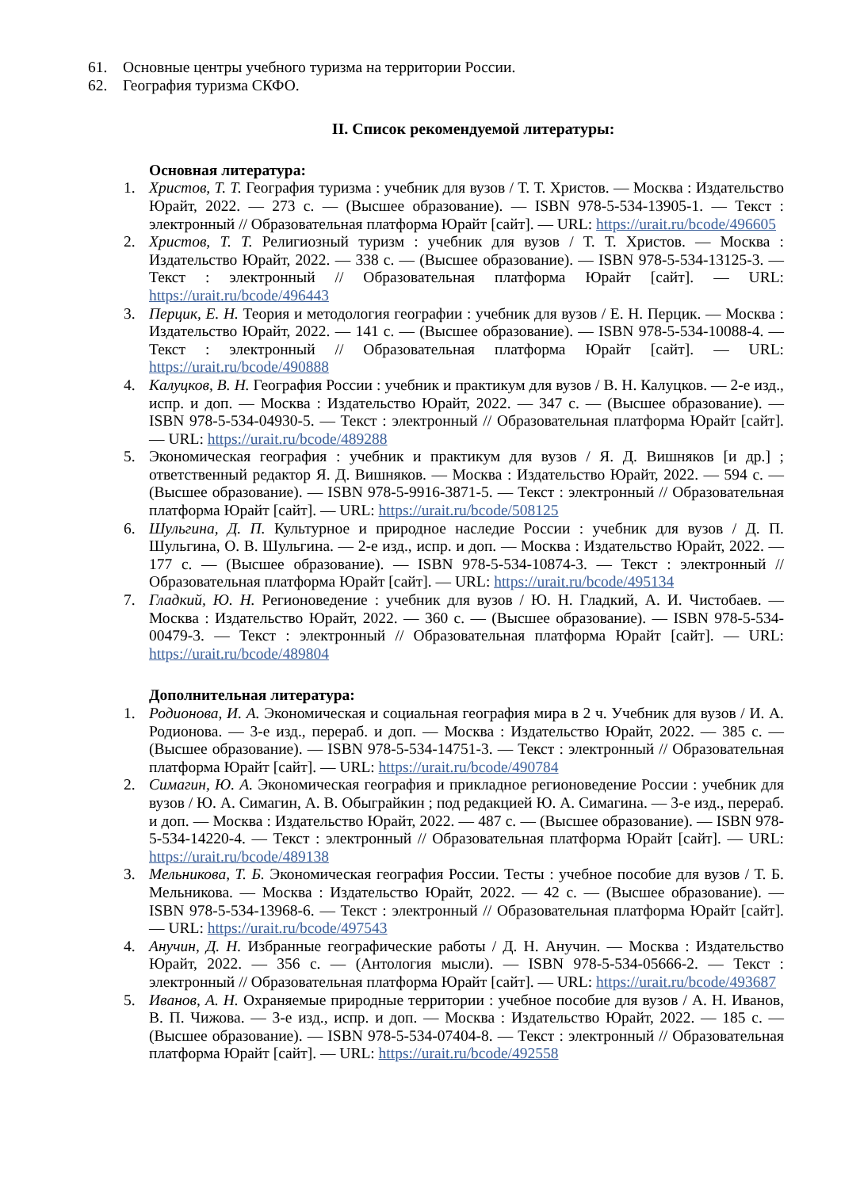61. Основные центры учебного туризма на территории России.
62. География туризма СКФО.
II. Список рекомендуемой литературы:
Основная литература:
1. Христов, Т. Т. География туризма : учебник для вузов / Т. Т. Христов. — Москва : Издательство Юрайт, 2022. — 273 с. — (Высшее образование). — ISBN 978-5-534-13905-1. — Текст : электронный // Образовательная платформа Юрайт [сайт]. — URL: https://urait.ru/bcode/496605
2. Христов, Т. Т. Религиозный туризм : учебник для вузов / Т. Т. Христов. — Москва : Издательство Юрайт, 2022. — 338 с. — (Высшее образование). — ISBN 978-5-534-13125-3. — Текст : электронный // Образовательная платформа Юрайт [сайт]. — URL: https://urait.ru/bcode/496443
3. Перцик, Е. Н. Теория и методология географии : учебник для вузов / Е. Н. Перцик. — Москва : Издательство Юрайт, 2022. — 141 с. — (Высшее образование). — ISBN 978-5-534-10088-4. — Текст : электронный // Образовательная платформа Юрайт [сайт]. — URL: https://urait.ru/bcode/490888
4. Калуцков, В. Н. География России : учебник и практикум для вузов / В. Н. Калуцков. — 2-е изд., испр. и доп. — Москва : Издательство Юрайт, 2022. — 347 с. — (Высшее образование). — ISBN 978-5-534-04930-5. — Текст : электронный // Образовательная платформа Юрайт [сайт]. — URL: https://urait.ru/bcode/489288
5. Экономическая география : учебник и практикум для вузов / Я. Д. Вишняков [и др.] ; ответственный редактор Я. Д. Вишняков. — Москва : Издательство Юрайт, 2022. — 594 с. — (Высшее образование). — ISBN 978-5-9916-3871-5. — Текст : электронный // Образовательная платформа Юрайт [сайт]. — URL: https://urait.ru/bcode/508125
6. Шульгина, Д. П. Культурное и природное наследие России : учебник для вузов / Д. П. Шульгина, О. В. Шульгина. — 2-е изд., испр. и доп. — Москва : Издательство Юрайт, 2022. — 177 с. — (Высшее образование). — ISBN 978-5-534-10874-3. — Текст : электронный // Образовательная платформа Юрайт [сайт]. — URL: https://urait.ru/bcode/495134
7. Гладкий, Ю. Н. Регионоведение : учебник для вузов / Ю. Н. Гладкий, А. И. Чистобаев. — Москва : Издательство Юрайт, 2022. — 360 с. — (Высшее образование). — ISBN 978-5-534-00479-3. — Текст : электронный // Образовательная платформа Юрайт [сайт]. — URL: https://urait.ru/bcode/489804
Дополнительная литература:
1. Родионова, И. А. Экономическая и социальная география мира в 2 ч. Учебник для вузов / И. А. Родионова. — 3-е изд., перераб. и доп. — Москва : Издательство Юрайт, 2022. — 385 с. — (Высшее образование). — ISBN 978-5-534-14751-3. — Текст : электронный // Образовательная платформа Юрайт [сайт]. — URL: https://urait.ru/bcode/490784
2. Симагин, Ю. А. Экономическая география и прикладное регионоведение России : учебник для вузов / Ю. А. Симагин, А. В. Обыграйкин ; под редакцией Ю. А. Симагина. — 3-е изд., перераб. и доп. — Москва : Издательство Юрайт, 2022. — 487 с. — (Высшее образование). — ISBN 978-5-534-14220-4. — Текст : электронный // Образовательная платформа Юрайт [сайт]. — URL: https://urait.ru/bcode/489138
3. Мельникова, Т. Б. Экономическая география России. Тесты : учебное пособие для вузов / Т. Б. Мельникова. — Москва : Издательство Юрайт, 2022. — 42 с. — (Высшее образование). — ISBN 978-5-534-13968-6. — Текст : электронный // Образовательная платформа Юрайт [сайт]. — URL: https://urait.ru/bcode/497543
4. Анучин, Д. Н. Избранные географические работы / Д. Н. Анучин. — Москва : Издательство Юрайт, 2022. — 356 с. — (Антология мысли). — ISBN 978-5-534-05666-2. — Текст : электронный // Образовательная платформа Юрайт [сайт]. — URL: https://urait.ru/bcode/493687
5. Иванов, А. Н. Охраняемые природные территории : учебное пособие для вузов / А. Н. Иванов, В. П. Чижова. — 3-е изд., испр. и доп. — Москва : Издательство Юрайт, 2022. — 185 с. — (Высшее образование). — ISBN 978-5-534-07404-8. — Текст : электронный // Образовательная платформа Юрайт [сайт]. — URL: https://urait.ru/bcode/492558